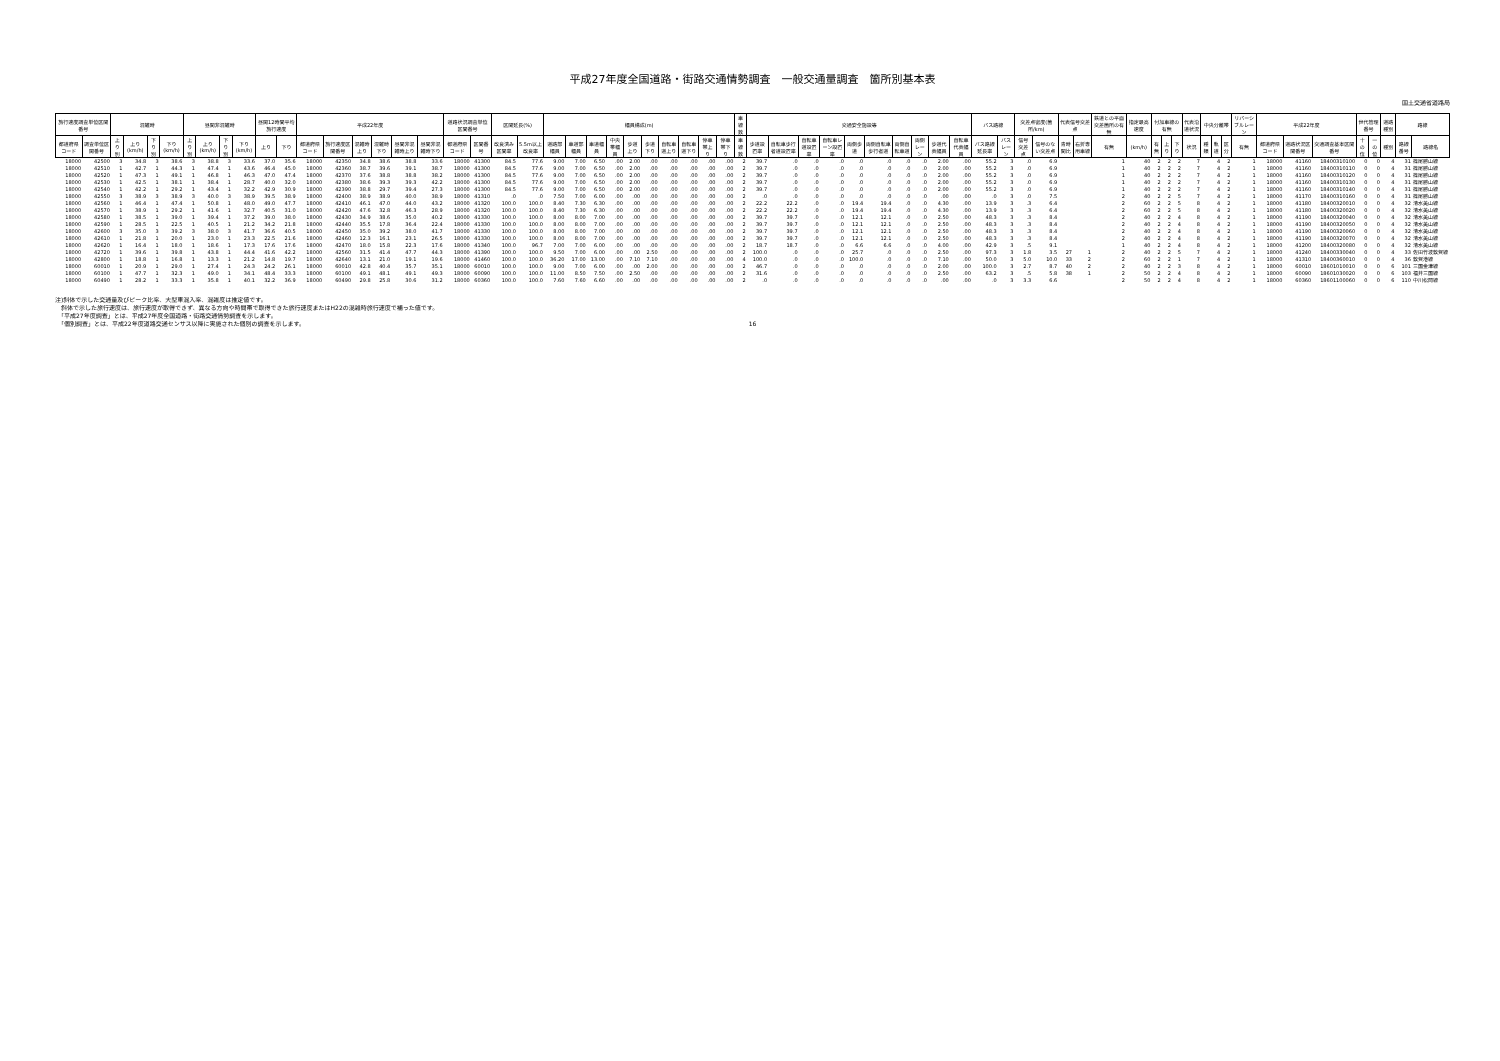平成27年度全国道路・街路交通情勢調査　一般交通量調査　箇所別基本表
国土交通省道路局
| 旅行速度調査単位区間番号 | | 混雑時 | | | | 昼間非混雑時 | | | | 昼間12時間平均旅行速度 | | 平成22年度 | | | | | | 道路状況調査単位区間番号 | | 区間延長(%) | | 幅員構成(m) | | | | | | | | | | 車線数 | 交通安全施設等 | | | | | | | | | | バス路線 | | 交差点密度(箇所/km) | | 代表信号交差点 | | 鉄道との平面交差箇所の有無 | 指定最高速度 | 付加車線の有無 | | | 代表沿道状況 | 中央分離帯 | | | リバーシブルレーン | 平成22年度 | | | 世代管理番号 | | 道路種別 | 路線 | |
| --- | --- | --- | --- | --- | --- | --- | --- | --- | --- | --- | --- | --- | --- | --- | --- | --- | --- | --- | --- | --- | --- | --- | --- | --- | --- | --- | --- | --- | --- | --- | --- | --- | --- | --- | --- | --- | --- | --- | --- | --- | --- | --- | --- | --- | --- | --- | --- | --- | --- | --- | --- | --- | --- | --- | --- | --- | --- | --- | --- | --- | --- | --- | --- | --- | --- | --- |
| 都道府県コード | 調査単位区間番号 | 上り別 | 上り(km/h) | 下り別 | 下り(km/h) | 上り別 | 上り(km/h) | 下り別 | 下り(km/h) | 上り | 下り | 都道府県コード | 旅行速度区間番号 | 混雑時上り | 混雑時下り | 昼間非混雑時上り | 昼間非混雑時下り | 都道府県コード | 区間番号 | 改良済み区間率 | 5.5m以上改良率 | 道路部幅員 | 車道部幅員 | 車道幅員 | 中央帯幅員 | 歩道上り | 歩道下り | 自転車道上り | 自転車道下り | 停車帯上り | 停車帯下り | 車線数 | 歩道設置率 | 自転車歩行者道設置率 | 自転車道設置率 | 自転車レーン設置率 | 両側歩道 | 両側自転車歩行者道 | 両側自転車道 | 両側レーン | 歩道代表幅員 | 自転車代表幅員 | バス路線延長率 | バスレーン | 信号交差点 | 信号のない交差点 | 青時間比 | 右折専用車線 | 有無 | (km/h) | 有無 | 上り | 下り | 状況 | 種類 | 軌道 | 区分 | 有無 | 都道府県コード | 道路状況区間番号 | 交通調査基本区間番号 | 十の位 | 一の位 | 種別 | 路線番号 | 路線名 |
| 18000 | 42500 | 3 | 34.8 | 3 | 38.6 | 3 | 38.8 | 3 | 33.6 | 37.0 | 35.6 | 18000 | 42350 | 34.8 | 38.6 | 38.8 | 33.6 | 18000 | 41300 | 84.5 | 77.6 | 9.00 | 7.00 | 6.50 | .00 | 2.00 | .00 | .00 | .00 | .00 | .00 | 2 | 39.7 | .0 | .0 | .0 | .0 | .0 | .0 | .0 | 2.00 | .00 | 55.2 | 3 | .0 | 6.9 | | | 1 | 40 | 2 | 2 | 2 | 7 | | 4 | 2 | 1 | 18000 | 41160 | 18400310100 | 0 | 0 | 4 | 31 | 篠尾勝山線 |
| 18000 | 42510 | 1 | 42.7 | 1 | 44.3 | 1 | 47.4 | 1 | 43.6 | 46.4 | 45.0 | 18000 | 42360 | 38.7 | 39.6 | 39.1 | 38.7 | 18000 | 41300 | 84.5 | 77.6 | 9.00 | 7.00 | 6.50 | .00 | 2.00 | .00 | .00 | .00 | .00 | .00 | 2 | 39.7 | .0 | .0 | .0 | .0 | .0 | .0 | .0 | 2.00 | .00 | 55.2 | 3 | .0 | 6.9 | | | 1 | 40 | 2 | 2 | 2 | 7 | | 4 | 2 | 1 | 18000 | 41160 | 18400310110 | 0 | 0 | 4 | 31 | 篠尾勝山線 |
| 18000 | 42520 | 1 | 47.3 | 1 | 49.1 | 1 | 46.8 | 1 | 46.3 | 47.0 | 47.4 | 18000 | 42370 | 37.6 | 38.8 | 38.8 | 38.2 | 18000 | 41300 | 84.5 | 77.6 | 9.00 | 7.00 | 6.50 | .00 | 2.00 | .00 | .00 | .00 | .00 | .00 | 2 | 39.7 | .0 | .0 | .0 | .0 | .0 | .0 | .0 | 2.00 | .00 | 55.2 | 3 | .0 | 6.9 | | | 1 | 40 | 2 | 2 | 2 | 7 | | 4 | 2 | 1 | 18000 | 41160 | 18400310120 | 0 | 0 | 4 | 31 | 篠尾勝山線 |
| 18000 | 42530 | 1 | 42.5 | 1 | 38.1 | 1 | 38.4 | 1 | 28.7 | 40.0 | 32.0 | 18000 | 42380 | 38.6 | 39.3 | 39.3 | 42.2 | 18000 | 41300 | 84.5 | 77.6 | 9.00 | 7.00 | 6.50 | .00 | 2.00 | .00 | .00 | .00 | .00 | .00 | 2 | 39.7 | .0 | .0 | .0 | .0 | .0 | .0 | .0 | 2.00 | .00 | 55.2 | 3 | .0 | 6.9 | | | 1 | 40 | 2 | 2 | 2 | 7 | | 4 | 2 | 1 | 18000 | 41160 | 18400310130 | 0 | 0 | 4 | 31 | 篠尾勝山線 |
| 18000 | 42540 | 1 | 42.2 | 1 | 29.2 | 1 | 43.4 | 1 | 32.2 | 42.9 | 30.9 | 18000 | 42390 | 38.8 | 29.7 | 39.4 | 27.3 | 18000 | 41300 | 84.5 | 77.6 | 9.00 | 7.00 | 6.50 | .00 | 2.00 | .00 | .00 | .00 | .00 | .00 | 2 | 39.7 | .0 | .0 | .0 | .0 | .0 | .0 | .0 | 2.00 | .00 | 55.2 | 3 | .0 | 6.9 | | | 1 | 40 | 2 | 2 | 2 | 7 | | 4 | 2 | 1 | 18000 | 41160 | 18400310140 | 0 | 0 | 4 | 31 | 篠尾勝山線 |
| 18000 | 42550 | 3 | 38.9 | 3 | 38.9 | 3 | 40.0 | 3 | 38.9 | 39.5 | 38.9 | 18000 | 42400 | 38.9 | 38.9 | 40.0 | 38.9 | 18000 | 41310 | .0 | .0 | 7.50 | 7.00 | 6.00 | .00 | .00 | .00 | .00 | .00 | .00 | .00 | 2 | .0 | .0 | .0 | .0 | .0 | .0 | .0 | .0 | .00 | .00 | .0 | 3 | .0 | 7.5 | | | 2 | 40 | 2 | 2 | 5 | 7 | | 4 | 2 | 1 | 18000 | 41170 | 18400310160 | 0 | 0 | 4 | 31 | 篠尾勝山線 |
| 18000 | 42560 | 1 | 46.4 | 1 | 47.4 | 1 | 50.8 | 1 | 48.0 | 49.0 | 47.7 | 18000 | 42410 | 46.1 | 47.0 | 44.0 | 43.2 | 18000 | 41320 | 100.0 | 100.0 | 8.40 | 7.30 | 6.30 | .00 | .00 | .00 | .00 | .00 | .00 | .00 | 2 | 22.2 | 22.2 | .0 | .0 | 19.4 | 19.4 | .0 | .0 | 4.30 | .00 | 13.9 | 3 | .3 | 6.4 | | | 2 | 60 | 2 | 2 | 5 | 8 | | 4 | 2 | 1 | 18000 | 41180 | 18400320010 | 0 | 0 | 4 | 32 | 清水美山線 |
| 18000 | 42570 | 1 | 38.9 | 1 | 29.2 | 1 | 41.6 | 1 | 32.7 | 40.5 | 31.0 | 18000 | 42420 | 47.6 | 32.8 | 46.3 | 28.9 | 18000 | 41320 | 100.0 | 100.0 | 8.40 | 7.30 | 6.30 | .00 | .00 | .00 | .00 | .00 | .00 | .00 | 2 | 22.2 | 22.2 | .0 | .0 | 19.4 | 19.4 | .0 | .0 | 4.30 | .00 | 13.9 | 3 | .3 | 6.4 | | | 2 | 60 | 2 | 2 | 5 | 8 | | 4 | 2 | 1 | 18000 | 41180 | 18400320020 | 0 | 0 | 4 | 32 | 清水美山線 |
| 18000 | 42580 | 1 | 38.5 | 1 | 39.0 | 1 | 39.4 | 1 | 37.2 | 39.0 | 38.0 | 18000 | 42430 | 34.9 | 38.6 | 35.0 | 40.2 | 18000 | 41330 | 100.0 | 100.0 | 8.00 | 8.00 | 7.00 | .00 | .00 | .00 | .00 | .00 | .00 | .00 | 2 | 39.7 | 39.7 | .0 | .0 | 12.1 | 12.1 | .0 | .0 | 2.50 | .00 | 48.3 | 3 | .3 | 8.4 | | | 2 | 40 | 2 | 2 | 4 | 8 | | 4 | 2 | 1 | 18000 | 41190 | 18400320040 | 0 | 0 | 4 | 32 | 清水美山線 |
| 18000 | 42590 | 1 | 28.5 | 1 | 22.5 | 1 | 40.5 | 1 | 21.2 | 34.2 | 21.8 | 18000 | 42440 | 35.5 | 17.8 | 36.4 | 22.4 | 18000 | 41330 | 100.0 | 100.0 | 8.00 | 8.00 | 7.00 | .00 | .00 | .00 | .00 | .00 | .00 | .00 | 2 | 39.7 | 39.7 | .0 | .0 | 12.1 | 12.1 | .0 | .0 | 2.50 | .00 | 48.3 | 3 | .3 | 8.4 | | | 2 | 40 | 2 | 2 | 4 | 8 | | 4 | 2 | 1 | 18000 | 41190 | 18400320050 | 0 | 0 | 4 | 32 | 清水美山線 |
| 18000 | 42600 | 3 | 35.0 | 3 | 39.2 | 3 | 38.0 | 3 | 41.7 | 36.6 | 40.5 | 18000 | 42450 | 35.0 | 39.2 | 38.0 | 41.7 | 18000 | 41330 | 100.0 | 100.0 | 8.00 | 8.00 | 7.00 | .00 | .00 | .00 | .00 | .00 | .00 | .00 | 2 | 39.7 | 39.7 | .0 | .0 | 12.1 | 12.1 | .0 | .0 | 2.50 | .00 | 48.3 | 3 | .3 | 8.4 | | | 2 | 40 | 2 | 2 | 4 | 8 | | 4 | 2 | 1 | 18000 | 41190 | 18400320060 | 0 | 0 | 4 | 32 | 清水美山線 |
| 18000 | 42610 | 1 | 21.8 | 1 | 20.0 | 1 | 23.0 | 1 | 23.3 | 22.5 | 21.6 | 18000 | 42460 | 12.3 | 16.1 | 23.1 | 26.5 | 18000 | 41330 | 100.0 | 100.0 | 8.00 | 8.00 | 7.00 | .00 | .00 | .00 | .00 | .00 | .00 | .00 | 2 | 39.7 | 39.7 | .0 | .0 | 12.1 | 12.1 | .0 | .0 | 2.50 | .00 | 48.3 | 3 | .3 | 8.4 | | | 2 | 40 | 2 | 2 | 4 | 8 | | 4 | 2 | 1 | 18000 | 41190 | 18400320070 | 0 | 0 | 4 | 32 | 清水美山線 |
| 18000 | 42620 | 1 | 16.4 | 1 | 18.0 | 1 | 18.6 | 1 | 17.3 | 17.6 | 17.6 | 18000 | 42470 | 18.0 | 15.8 | 22.3 | 17.6 | 18000 | 41340 | 100.0 | 96.7 | 7.00 | 7.00 | 6.00 | .00 | .00 | .00 | .00 | .00 | .00 | .00 | 2 | 18.7 | 18.7 | .0 | .0 | 6.6 | 6.6 | .0 | .0 | 4.00 | .00 | 42.9 | 3 | .5 | 9.1 | | | 1 | 40 | 2 | 2 | 4 | 8 | | 4 | 2 | 1 | 18000 | 41200 | 18400320080 | 0 | 0 | 4 | 32 | 清水美山線 |
| 18000 | 42720 | 1 | 39.6 | 1 | 39.8 | 1 | 43.8 | 1 | 44.4 | 41.6 | 42.2 | 18000 | 42560 | 31.5 | 41.4 | 47.7 | 44.3 | 18000 | 41390 | 100.0 | 100.0 | 9.50 | 7.00 | 6.00 | .00 | .00 | 2.50 | .00 | .00 | .00 | .00 | 2 | 100.0 | .0 | .0 | .0 | 25.7 | .0 | .0 | .0 | 2.50 | .00 | 97.3 | 3 | 1.8 | 3.5 | 27 | 1 | 2 | 40 | 2 | 2 | 5 | 7 | | 4 | 2 | 1 | 18000 | 41240 | 18400330040 | 0 | 0 | 4 | 33 | 佐田竹波敦賀線 |
| 18000 | 42800 | 1 | 18.8 | 1 | 16.8 | 1 | 13.3 | 1 | 21.2 | 14.8 | 19.7 | 18000 | 42640 | 13.1 | 21.0 | 19.1 | 19.6 | 18000 | 41460 | 100.0 | 100.0 | 36.20 | 17.00 | 13.00 | .00 | 7.10 | 7.10 | .00 | .00 | .00 | .00 | 4 | 100.0 | .0 | .0 | .0 | 100.0 | .0 | .0 | .0 | 7.10 | .00 | 50.0 | 3 | 5.0 | 10.0 | 33 | 2 | 2 | 60 | 2 | 2 | 1 | 7 | | 4 | 2 | 1 | 18000 | 41310 | 18400360010 | 0 | 0 | 4 | 36 | 敦賀港線 |
| 18000 | 60010 | 1 | 20.9 | 1 | 29.0 | 1 | 27.4 | 1 | 24.3 | 24.2 | 26.1 | 18000 | 60010 | 42.8 | 40.4 | 35.7 | 35.1 | 18000 | 60010 | 100.0 | 100.0 | 9.00 | 7.00 | 6.00 | .00 | .00 | 2.00 | .00 | .00 | .00 | .00 | 2 | 46.7 | .0 | .0 | .0 | .0 | .0 | .0 | .0 | 2.00 | .00 | 100.0 | 3 | 2.7 | 8.7 | 40 | 2 | 2 | 40 | 2 | 2 | 3 | 8 | | 4 | 2 | 1 | 18000 | 60010 | 18601010010 | 0 | 0 | 6 | 101 | 三国金津線 |
| 18000 | 60100 | 1 | 47.7 | 1 | 32.3 | 1 | 49.0 | 1 | 34.1 | 48.4 | 33.3 | 18000 | 60100 | 49.1 | 48.1 | 49.1 | 49.3 | 18000 | 60090 | 100.0 | 100.0 | 11.00 | 8.50 | 7.50 | .00 | 2.50 | .00 | .00 | .00 | .00 | .00 | 2 | 31.6 | .0 | .0 | .0 | .0 | .0 | .0 | .0 | 2.50 | .00 | 63.2 | 3 | .5 | 5.8 | 38 | 1 | 2 | 50 | 2 | 2 | 4 | 8 | | 4 | 2 | 1 | 18000 | 60090 | 18601030020 | 0 | 0 | 6 | 103 | 福井三国線 |
| 18000 | 60490 | 1 | 28.2 | 1 | 33.3 | 1 | 35.8 | 1 | 40.1 | 32.2 | 36.9 | 18000 | 60490 | 29.8 | 25.8 | 30.6 | 31.2 | 18000 | 60360 | 100.0 | 100.0 | 7.60 | 7.60 | 6.60 | .00 | .00 | .00 | .00 | .00 | .00 | .00 | 2 | .0 | .0 | .0 | .0 | .0 | .0 | .0 | .0 | .00 | .00 | .0 | 3 | 3.3 | 6.6 | | | 2 | 50 | 2 | 2 | 4 | 8 | | 4 | 2 | 1 | 18000 | 60360 | 18601100060 | 0 | 0 | 6 | 110 | 中川松岡線 |
注)斜体で示した交通量及びピーク比率、大型車混入率、混雑度は推定値です。
　斜体で示した旅行速度は、旅行速度が取得できず、異なる方向や時間帯で取得できた旅行速度またはH22の混雑時旅行速度で補った値です。
　「平成27年度調査」とは、平成27年度全国道路・街路交通情勢調査を示します。
　「個別調査」とは、平成22年度道路交通センサス以降に実施された個別の調査を示します。
16